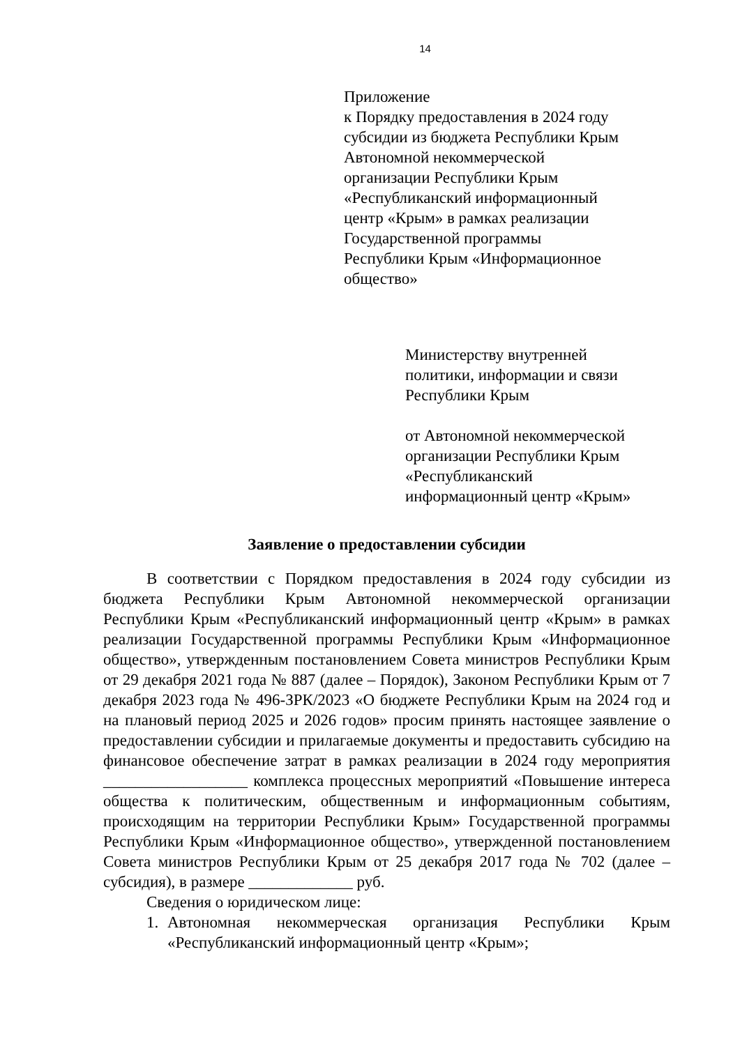14
Приложение
к Порядку предоставления в 2024 году
субсидии из бюджета Республики Крым
Автономной некоммерческой
организации Республики Крым
«Республиканский информационный
центр «Крым» в рамках реализации
Государственной программы
Республики Крым «Информационное
общество»
Министерству внутренней
политики, информации и связи
Республики Крым
от Автономной некоммерческой
организации Республики Крым
«Республиканский
информационный центр «Крым»
Заявление о предоставлении субсидии
В соответствии с Порядком предоставления в 2024 году субсидии из бюджета Республики Крым Автономной некоммерческой организации Республики Крым «Республиканский информационный центр «Крым» в рамках реализации Государственной программы Республики Крым «Информационное общество», утвержденным постановлением Совета министров Республики Крым от 29 декабря 2021 года № 887 (далее – Порядок), Законом Республики Крым от 7 декабря 2023 года № 496-ЗРК/2023 «О бюджете Республики Крым на 2024 год и на плановый период 2025 и 2026 годов» просим принять настоящее заявление о предоставлении субсидии и прилагаемые документы и предоставить субсидию на финансовое обеспечение затрат в рамках реализации в 2024 году мероприятия __________________ комплекса процессных мероприятий «Повышение интереса общества к политическим, общественным и информационным событиям, происходящим на территории Республики Крым» Государственной программы Республики Крым «Информационное общество», утвержденной постановлением Совета министров Республики Крым от 25 декабря 2017 года № 702 (далее – субсидия), в размере _____________ руб.
Сведения о юридическом лице:
1. Автономная некоммерческая организация Республики Крым «Республиканский информационный центр «Крым»;